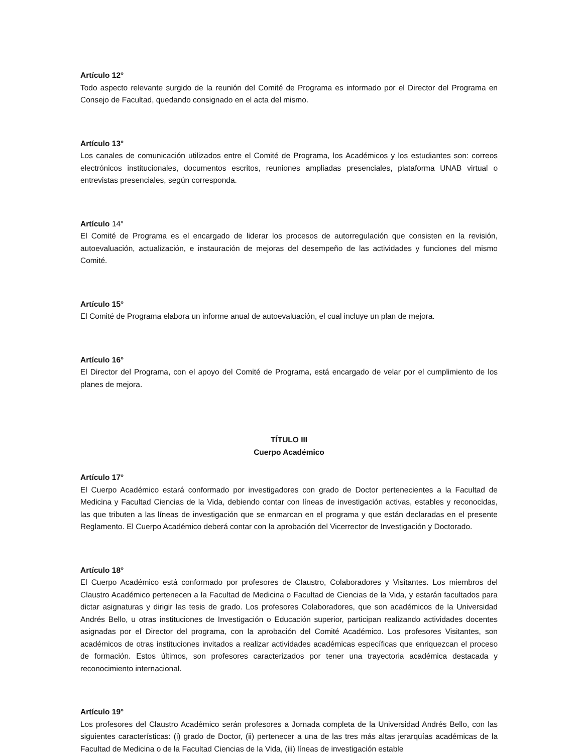Artículo 12°
Todo aspecto relevante surgido de la reunión del Comité de Programa es informado por el Director del Programa en Consejo de Facultad, quedando consignado en el acta del mismo.
Artículo 13°
Los canales de comunicación utilizados entre el Comité de Programa, los Académicos y los estudiantes son: correos electrónicos institucionales, documentos escritos, reuniones ampliadas presenciales, plataforma UNAB virtual o entrevistas presenciales, según corresponda.
Artículo 14°
El Comité de Programa es el encargado de liderar los procesos de autorregulación que consisten en la revisión, autoevaluación, actualización, e instauración de mejoras del desempeño de las actividades y funciones del mismo Comité.
Artículo 15°
El Comité de Programa elabora un informe anual de autoevaluación, el cual incluye un plan de mejora.
Artículo 16°
El Director del Programa, con el apoyo del Comité de Programa, está encargado de velar por el cumplimiento de los planes de mejora.
TÍTULO III
Cuerpo Académico
Artículo 17°
El Cuerpo Académico estará conformado por investigadores con grado de Doctor pertenecientes a la Facultad de Medicina y Facultad Ciencias de la Vida, debiendo contar con líneas de investigación activas, estables y reconocidas, las que tributen a las líneas de investigación que se enmarcan en el programa y que están declaradas en el presente Reglamento. El Cuerpo Académico deberá contar con la aprobación del Vicerrector de Investigación y Doctorado.
Artículo 18°
El Cuerpo Académico está conformado por profesores de Claustro, Colaboradores y Visitantes. Los miembros del Claustro Académico pertenecen a la Facultad de Medicina o Facultad de Ciencias de la Vida, y estarán facultados para dictar asignaturas y dirigir las tesis de grado. Los profesores Colaboradores, que son académicos de la Universidad Andrés Bello, u otras instituciones de Investigación o Educación superior, participan realizando actividades docentes asignadas por el Director del programa, con la aprobación del Comité Académico. Los profesores Visitantes, son académicos de otras instituciones invitados a realizar actividades académicas específicas que enriquezcan el proceso de formación. Estos últimos, son profesores caracterizados por tener una trayectoria académica destacada y reconocimiento internacional.
Artículo 19°
Los profesores del Claustro Académico serán profesores a Jornada completa de la Universidad Andrés Bello, con las siguientes características: (i) grado de Doctor, (ii) pertenecer a una de las tres más altas jerarquías académicas de la Facultad de Medicina o de la Facultad Ciencias de la Vida, (iii) líneas de investigación estable